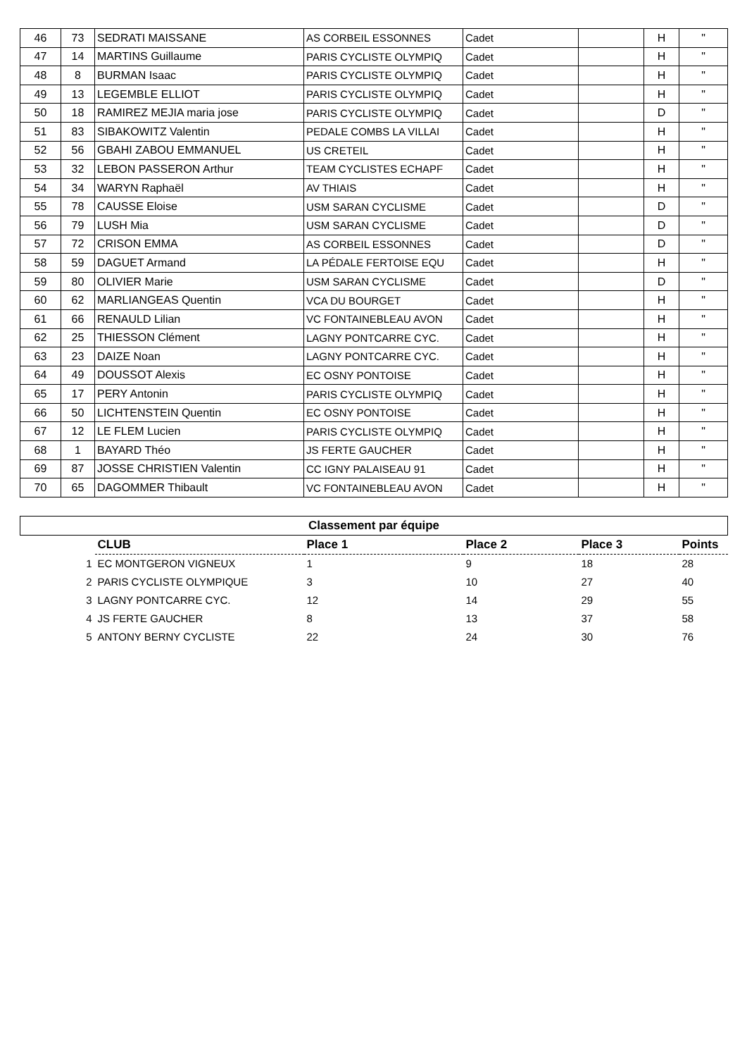| 46 | 73 | SEDRATI MAISSANE | AS CORBEIL ESSONNES | Cadet | | H | " |
| 47 | 14 | MARTINS Guillaume | PARIS CYCLISTE OLYMPIQ | Cadet | | H | " |
| 48 | 8 | BURMAN Isaac | PARIS CYCLISTE OLYMPIQ | Cadet | | H | " |
| 49 | 13 | LEGEMBLE ELLIOT | PARIS CYCLISTE OLYMPIQ | Cadet | | H | " |
| 50 | 18 | RAMIREZ MEJIA maria jose | PARIS CYCLISTE OLYMPIQ | Cadet | | D | " |
| 51 | 83 | SIBAKOWITZ Valentin | PEDALE COMBS LA VILLAI | Cadet | | H | " |
| 52 | 56 | GBAHI ZABOU EMMANUEL | US CRETEIL | Cadet | | H | " |
| 53 | 32 | LEBON PASSERON Arthur | TEAM CYCLISTES ECHAPF | Cadet | | H | " |
| 54 | 34 | WARYN Raphaël | AV THIAIS | Cadet | | H | " |
| 55 | 78 | CAUSSE Eloise | USM SARAN CYCLISME | Cadet | | D | " |
| 56 | 79 | LUSH Mia | USM SARAN CYCLISME | Cadet | | D | " |
| 57 | 72 | CRISON EMMA | AS CORBEIL ESSONNES | Cadet | | D | " |
| 58 | 59 | DAGUET Armand | LA PÉDALE FERTOISE EQU | Cadet | | H | " |
| 59 | 80 | OLIVIER Marie | USM SARAN CYCLISME | Cadet | | D | " |
| 60 | 62 | MARLIANGEAS Quentin | VCA DU BOURGET | Cadet | | H | " |
| 61 | 66 | RENAULD Lilian | VC FONTAINEBLEAU AVON | Cadet | | H | " |
| 62 | 25 | THIESSON Clément | LAGNY PONTCARRE CYC. | Cadet | | H | " |
| 63 | 23 | DAIZE Noan | LAGNY PONTCARRE CYC. | Cadet | | H | " |
| 64 | 49 | DOUSSOT Alexis | EC OSNY PONTOISE | Cadet | | H | " |
| 65 | 17 | PERY Antonin | PARIS CYCLISTE OLYMPIQ | Cadet | | H | " |
| 66 | 50 | LICHTENSTEIN Quentin | EC OSNY PONTOISE | Cadet | | H | " |
| 67 | 12 | LE FLEM Lucien | PARIS CYCLISTE OLYMPIQ | Cadet | | H | " |
| 68 | 1 | BAYARD Théo | JS FERTE GAUCHER | Cadet | | H | " |
| 69 | 87 | JOSSE CHRISTIEN Valentin | CC IGNY PALAISEAU 91 | Cadet | | H | " |
| 70 | 65 | DAGOMMER Thibault | VC FONTAINEBLEAU AVON | Cadet | | H | " |
| Classement par équipe | | | | | |
| | CLUB | Place 1 | Place 2 | Place 3 | Points |
| 1 | EC MONTGERON VIGNEUX | 1 | 9 | 18 | 28 |
| 2 | PARIS CYCLISTE OLYMPIQUE | 3 | 10 | 27 | 40 |
| 3 | LAGNY PONTCARRE CYC. | 12 | 14 | 29 | 55 |
| 4 | JS FERTE GAUCHER | 8 | 13 | 37 | 58 |
| 5 | ANTONY BERNY CYCLISTE | 22 | 24 | 30 | 76 |